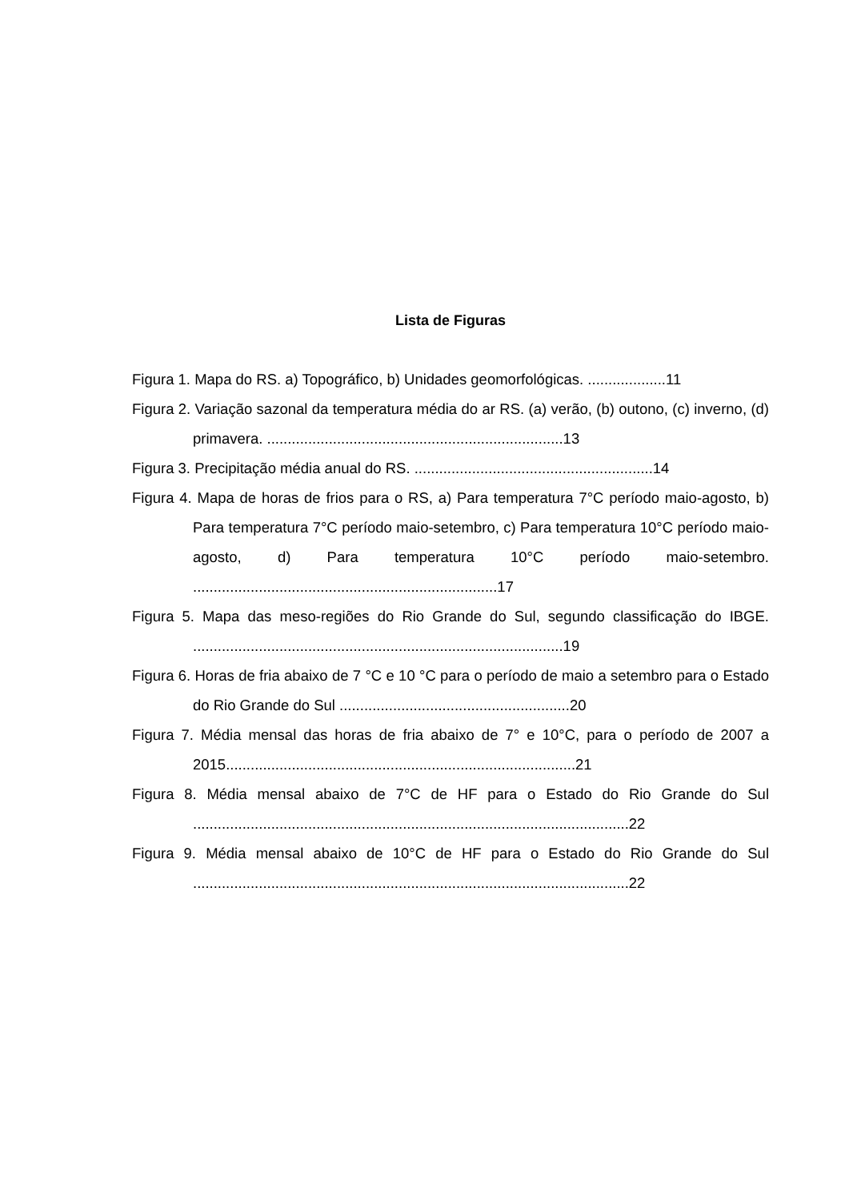Lista de Figuras
Figura 1. Mapa do RS. a) Topográfico, b) Unidades geomorfológicas. ...................11
Figura 2. Variação sazonal da temperatura média do ar RS. (a) verão, (b) outono, (c) inverno, (d) primavera. ........................................................................13
Figura 3. Precipitação média anual do RS. ..........................................................14
Figura 4. Mapa de horas de frios para o RS, a) Para temperatura 7°C período maio-agosto, b) Para temperatura 7°C período maio-setembro, c) Para temperatura 10°C período maio-agosto, d) Para temperatura 10°C período maio-setembro. ..........................................................................17
Figura 5. Mapa das meso-regiões do Rio Grande do Sul, segundo classificação do IBGE. ..........................................................................................19
Figura 6. Horas de fria abaixo de 7 °C e 10 °C para o período de maio a setembro para o Estado do Rio Grande do Sul ........................................................20
Figura 7. Média mensal das horas de fria abaixo de 7° e 10°C, para o período de 2007 a 2015.....................................................................................21
Figura 8. Média mensal abaixo de 7°C de HF para o Estado do Rio Grande do Sul ..........................................................................................................22
Figura 9. Média mensal abaixo de 10°C de HF para o Estado do Rio Grande do Sul ..........................................................................................................22